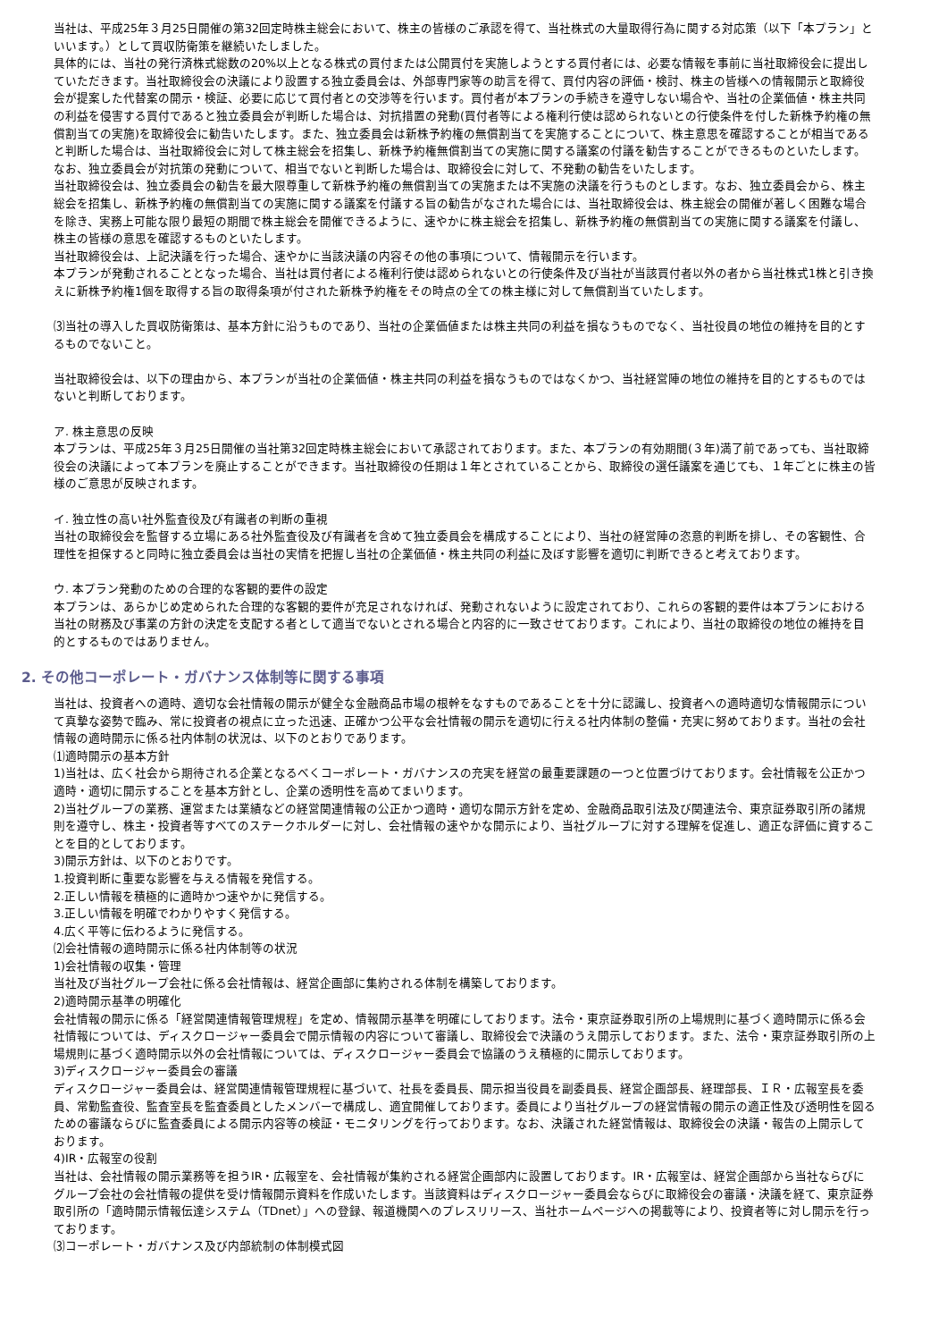当社は、平成25年３月25日開催の第32回定時株主総会において、株主の皆様のご承認を得て、当社株式の大量取得行為に関する対応策（以下「本プラン」といいます。）として買収防衛策を継続いたしました。
具体的には、当社の発行済株式総数の20%以上となる株式の買付または公開買付を実施しようとする買付者には、必要な情報を事前に当社取締役会に提出していただきます。当社取締役会の決議により設置する独立委員会は、外部専門家等の助言を得て、買付内容の評価・検討、株主の皆様への情報開示と取締役会が提案した代替案の開示・検証、必要に応じて買付者との交渉等を行います。買付者が本プランの手続きを遵守しない場合や、当社の企業価値・株主共同の利益を侵害する買付であると独立委員会が判断した場合は、対抗措置の発動(買付者等による権利行使は認められないとの行使条件を付した新株予約権の無償割当ての実施)を取締役会に勧告いたします。また、独立委員会は新株予約権の無償割当てを実施することについて、株主意思を確認することが相当であると判断した場合は、当社取締役会に対して株主総会を招集し、新株予約権無償割当ての実施に関する議案の付議を勧告することができるものといたします。
なお、独立委員会が対抗策の発動について、相当でないと判断した場合は、取締役会に対して、不発動の勧告をいたします。
当社取締役会は、独立委員会の勧告を最大限尊重して新株予約権の無償割当ての実施または不実施の決議を行うものとします。なお、独立委員会から、株主総会を招集し、新株予約権の無償割当ての実施に関する議案を付議する旨の勧告がなされた場合には、当社取締役会は、株主総会の開催が著しく困難な場合を除き、実務上可能な限り最短の期間で株主総会を開催できるように、速やかに株主総会を招集し、新株予約権の無償割当ての実施に関する議案を付議し、株主の皆様の意思を確認するものといたします。
当社取締役会は、上記決議を行った場合、速やかに当該決議の内容その他の事項について、情報開示を行います。
本プランが発動されることとなった場合、当社は買付者による権利行使は認められないとの行使条件及び当社が当該買付者以外の者から当社株式1株と引き換えに新株予約権1個を取得する旨の取得条項が付された新株予約権をその時点の全ての株主様に対して無償割当ていたします。
⑶当社の導入した買収防衛策は、基本方針に沿うものであり、当社の企業価値または株主共同の利益を損なうものでなく、当社役員の地位の維持を目的とするものでないこと。
当社取締役会は、以下の理由から、本プランが当社の企業価値・株主共同の利益を損なうものではなくかつ、当社経営陣の地位の維持を目的とするものではないと判断しております。
ア. 株主意思の反映
本プランは、平成25年３月25日開催の当社第32回定時株主総会において承認されております。また、本プランの有効期間(３年)満了前であっても、当社取締役会の決議によって本プランを廃止することができます。当社取締役の任期は１年とされていることから、取締役の選任議案を通じても、１年ごとに株主の皆様のご意思が反映されます。
イ. 独立性の高い社外監査役及び有識者の判断の重視
当社の取締役会を監督する立場にある社外監査役及び有識者を含めて独立委員会を構成することにより、当社の経営陣の恣意的判断を排し、その客観性、合理性を担保すると同時に独立委員会は当社の実情を把握し当社の企業価値・株主共同の利益に及ぼす影響を適切に判断できると考えております。
ウ. 本プラン発動のための合理的な客観的要件の設定
本プランは、あらかじめ定められた合理的な客観的要件が充足されなければ、発動されないように設定されており、これらの客観的要件は本プランにおける当社の財務及び事業の方針の決定を支配する者として適当でないとされる場合と内容的に一致させております。これにより、当社の取締役の地位の維持を目的とするものではありません。
2. その他コーポレート・ガバナンス体制等に関する事項
当社は、投資者への適時、適切な会社情報の開示が健全な金融商品市場の根幹をなすものであることを十分に認識し、投資者への適時適切な情報開示について真摯な姿勢で臨み、常に投資者の視点に立った迅速、正確かつ公平な会社情報の開示を適切に行える社内体制の整備・充実に努めております。当社の会社情報の適時開示に係る社内体制の状況は、以下のとおりであります。
⑴適時開示の基本方針
1)当社は、広く社会から期待される企業となるべくコーポレート・ガバナンスの充実を経営の最重要課題の一つと位置づけております。会社情報を公正かつ適時・適切に開示することを基本方針とし、企業の透明性を高めてまいります。
2)当社グループの業務、運営または業績などの経営関連情報の公正かつ適時・適切な開示方針を定め、金融商品取引法及び関連法令、東京証券取引所の諸規則を遵守し、株主・投資者等すべてのステークホルダーに対し、会社情報の速やかな開示により、当社グループに対する理解を促進し、適正な評価に資することを目的としております。
3)開示方針は、以下のとおりです。
1.投資判断に重要な影響を与える情報を発信する。
2.正しい情報を積極的に適時かつ速やかに発信する。
3.正しい情報を明確でわかりやすく発信する。
4.広く平等に伝わるように発信する。
⑵会社情報の適時開示に係る社内体制等の状況
1)会社情報の収集・管理
当社及び当社グループ会社に係る会社情報は、経営企画部に集約される体制を構築しております。
2)適時開示基準の明確化
会社情報の開示に係る「経営関連情報管理規程」を定め、情報開示基準を明確にしております。法令・東京証券取引所の上場規則に基づく適時開示に係る会社情報については、ディスクロージャー委員会で開示情報の内容について審議し、取締役会で決議のうえ開示しております。また、法令・東京証券取引所の上場規則に基づく適時開示以外の会社情報については、ディスクロージャー委員会で協議のうえ積極的に開示しております。
3)ディスクロージャー委員会の審議
ディスクロージャー委員会は、経営関連情報管理規程に基づいて、社長を委員長、開示担当役員を副委員長、経営企画部長、経理部長、ＩＲ・広報室長を委員、常勤監査役、監査室長を監査委員としたメンバーで構成し、適宜開催しております。委員により当社グループの経営情報の開示の適正性及び透明性を図るための審議ならびに監査委員による開示内容等の検証・モニタリングを行っております。なお、決議された経営情報は、取締役会の決議・報告の上開示しております。
4)IR・広報室の役割
当社は、会社情報の開示業務等を担うIR・広報室を、会社情報が集約される経営企画部内に設置しております。IR・広報室は、経営企画部から当社ならびにグループ会社の会社情報の提供を受け情報開示資料を作成いたします。当該資料はディスクロージャー委員会ならびに取締役会の審議・決議を経て、東京証券取引所の「適時開示情報伝達システム（TDnet）」への登録、報道機関へのプレスリリース、当社ホームページへの掲載等により、投資者等に対し開示を行っております。
⑶コーポレート・ガバナンス及び内部統制の体制模式図